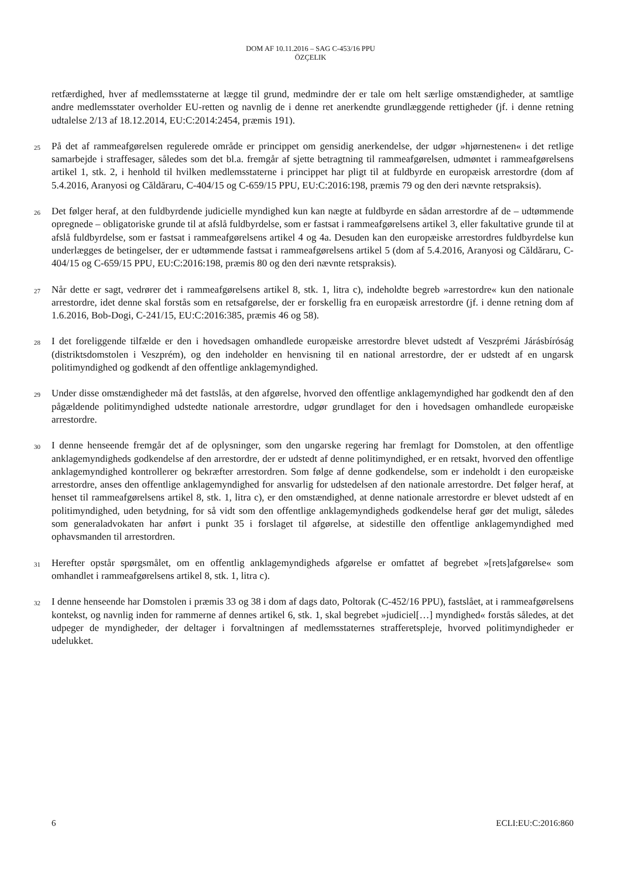DOM AF 10.11.2016 – SAG C-453/16 PPU
ÖZÇELIK
retfærdighed, hver af medlemsstaterne at lægge til grund, medmindre der er tale om helt særlige omstændigheder, at samtlige andre medlemsstater overholder EU-retten og navnlig de i denne ret anerkendte grundlæggende rettigheder (jf. i denne retning udtalelse 2/13 af 18.12.2014, EU:C:2014:2454, præmis 191).
25
På det af rammeafgørelsen regulerede område er princippet om gensidig anerkendelse, der udgør »hjørnestenen« i det retlige samarbejde i straffesager, således som det bl.a. fremgår af sjette betragtning til rammeafgørelsen, udmøntet i rammeafgørelsens artikel 1, stk. 2, i henhold til hvilken medlemsstaterne i princippet har pligt til at fuldbyrde en europæisk arrestordre (dom af 5.4.2016, Aranyosi og Căldăraru, C-404/15 og C-659/15 PPU, EU:C:2016:198, præmis 79 og den deri nævnte retspraksis).
26
Det følger heraf, at den fuldbyrdende judicielle myndighed kun kan nægte at fuldbyrde en sådan arrestordre af de – udtømmende opregnede – obligatoriske grunde til at afslå fuldbyrdelse, som er fastsat i rammeafgørelsens artikel 3, eller fakultative grunde til at afslå fuldbyrdelse, som er fastsat i rammeafgørelsens artikel 4 og 4a. Desuden kan den europæiske arrestordres fuldbyrdelse kun underlægges de betingelser, der er udtømmende fastsat i rammeafgørelsens artikel 5 (dom af 5.4.2016, Aranyosi og Căldăraru, C-404/15 og C-659/15 PPU, EU:C:2016:198, præmis 80 og den deri nævnte retspraksis).
27
Når dette er sagt, vedrører det i rammeafgørelsens artikel 8, stk. 1, litra c), indeholdte begreb »arrestordre« kun den nationale arrestordre, idet denne skal forstås som en retsafgørelse, der er forskellig fra en europæisk arrestordre (jf. i denne retning dom af 1.6.2016, Bob-Dogi, C-241/15, EU:C:2016:385, præmis 46 og 58).
28
I det foreliggende tilfælde er den i hovedsagen omhandlede europæiske arrestordre blevet udstedt af Veszprémi Járásbíróság (distriktsdomstolen i Veszprém), og den indeholder en henvisning til en national arrestordre, der er udstedt af en ungarsk politimyndighed og godkendt af den offentlige anklagemyndighed.
29
Under disse omstændigheder må det fastslås, at den afgørelse, hvorved den offentlige anklagemyndighed har godkendt den af den pågældende politimyndighed udstedte nationale arrestordre, udgør grundlaget for den i hovedsagen omhandlede europæiske arrestordre.
30
I denne henseende fremgår det af de oplysninger, som den ungarske regering har fremlagt for Domstolen, at den offentlige anklagemyndigheds godkendelse af den arrestordre, der er udstedt af denne politimyndighed, er en retsakt, hvorved den offentlige anklagemyndighed kontrollerer og bekræfter arrestordren. Som følge af denne godkendelse, som er indeholdt i den europæiske arrestordre, anses den offentlige anklagemyndighed for ansvarlig for udstedelsen af den nationale arrestordre. Det følger heraf, at henset til rammeafgørelsens artikel 8, stk. 1, litra c), er den omstændighed, at denne nationale arrestordre er blevet udstedt af en politimyndighed, uden betydning, for så vidt som den offentlige anklagemyndigheds godkendelse heraf gør det muligt, således som generaladvokaten har anført i punkt 35 i forslaget til afgørelse, at sidestille den offentlige anklagemyndighed med ophavsmanden til arrestordren.
31
Herefter opstår spørgsmålet, om en offentlig anklagemyndigheds afgørelse er omfattet af begrebet »[rets]afgørelse« som omhandlet i rammeafgørelsens artikel 8, stk. 1, litra c).
32
I denne henseende har Domstolen i præmis 33 og 38 i dom af dags dato, Poltorak (C-452/16 PPU), fastslået, at i rammeafgørelsens kontekst, og navnlig inden for rammerne af dennes artikel 6, stk. 1, skal begrebet »judiciel[…] myndighed« forstås således, at det udpeger de myndigheder, der deltager i forvaltningen af medlemsstaternes strafferetspleje, hvorved politimyndigheder er udelukket.
6 ECLI:EU:C:2016:860